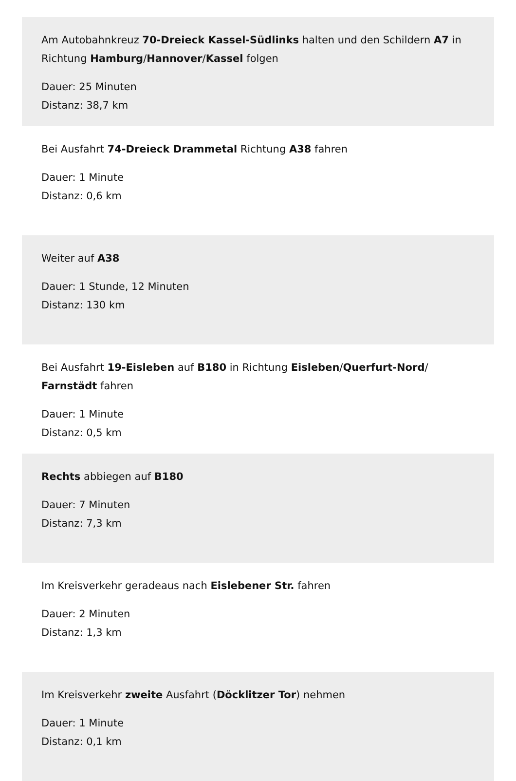Am Autobahnkreuz 70-Dreieck Kassel-Südlinks halten und den Schildern A7 in Richtung Hamburg/Hannover/Kassel folgen
Dauer: 25 Minuten
Distanz: 38,7 km
Bei Ausfahrt 74-Dreieck Drammetal Richtung A38 fahren
Dauer: 1 Minute
Distanz: 0,6 km
Weiter auf A38
Dauer: 1 Stunde, 12 Minuten
Distanz: 130 km
Bei Ausfahrt 19-Eisleben auf B180 in Richtung Eisleben/Querfurt-Nord/ Farnstädt fahren
Dauer: 1 Minute
Distanz: 0,5 km
Rechts abbiegen auf B180
Dauer: 7 Minuten
Distanz: 7,3 km
Im Kreisverkehr geradeaus nach Eislebener Str. fahren
Dauer: 2 Minuten
Distanz: 1,3 km
Im Kreisverkehr zweite Ausfahrt (Döcklitzer Tor) nehmen
Dauer: 1 Minute
Distanz: 0,1 km